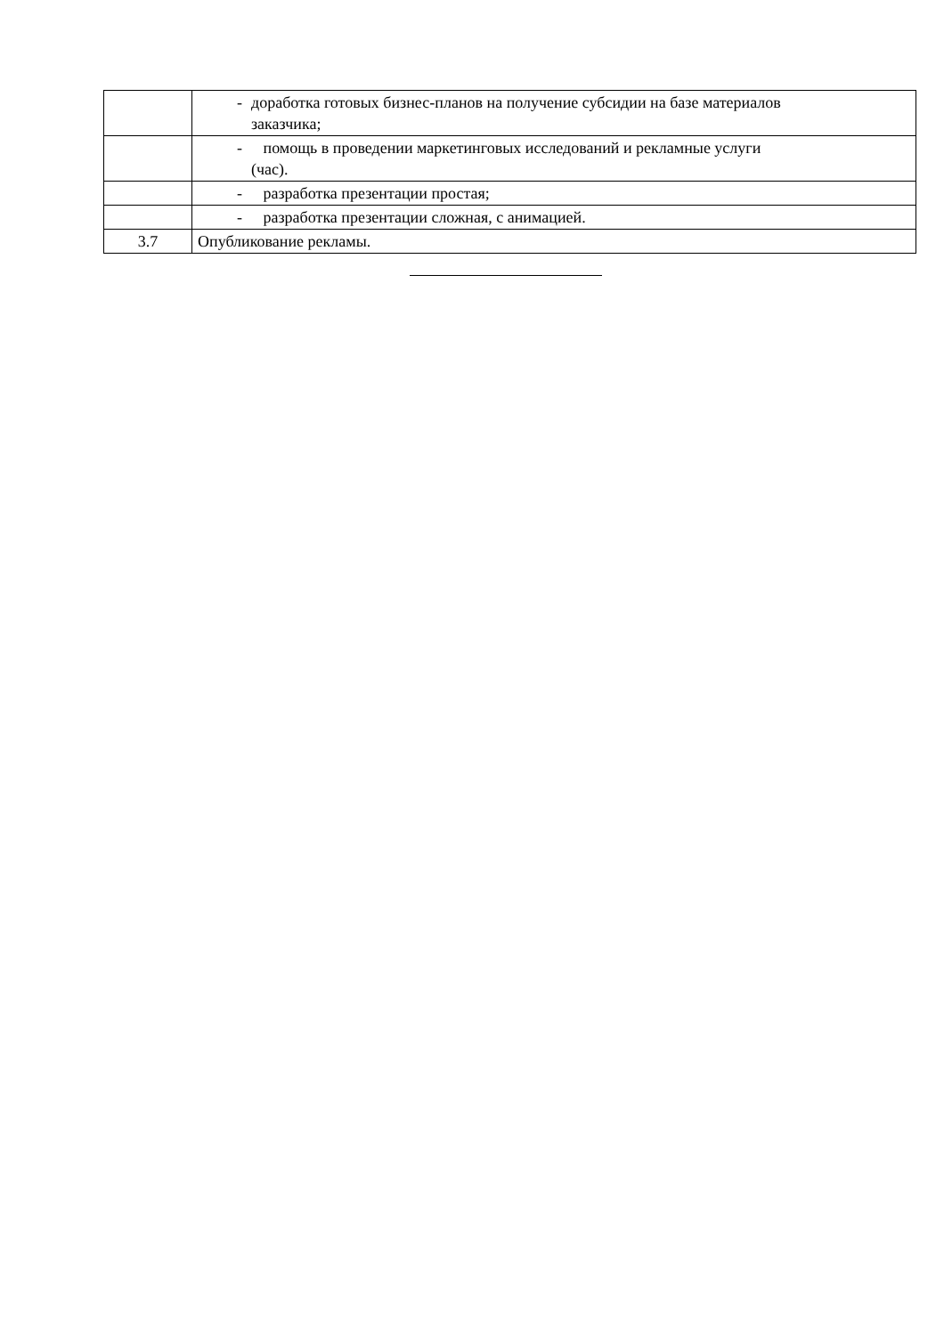| | - доработка готовых бизнес-планов на получение субсидии на базе материалов заказчика; |
| | - помощь в проведении маркетинговых исследований и рекламные услуги (час). |
| | - разработка презентации простая; |
| | - разработка презентации сложная, с анимацией. |
| 3.7 | Опубликование рекламы. |